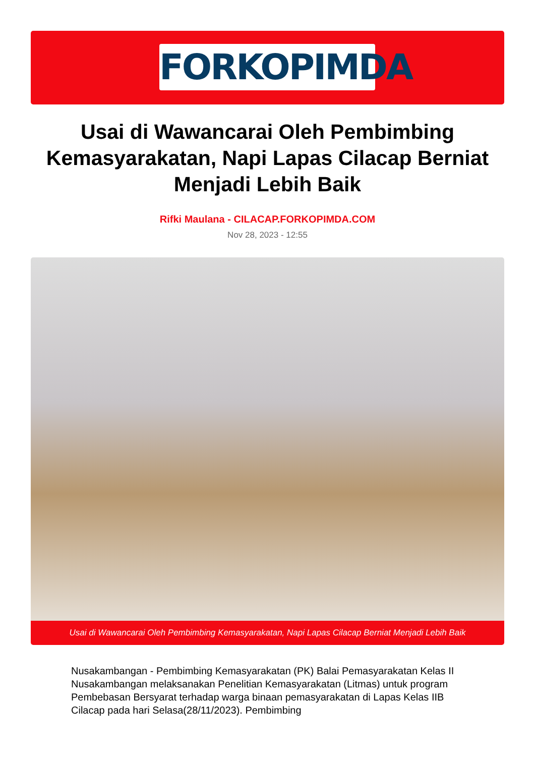FORKOPIMDA
Usai di Wawancarai Oleh Pembimbing Kemasyarakatan, Napi Lapas Cilacap Berniat Menjadi Lebih Baik
Rifki Maulana - CILACAP.FORKOPIMDA.COM
Nov 28, 2023 - 12:55
Usai di Wawancarai Oleh Pembimbing Kemasyarakatan, Napi Lapas Cilacap Berniat Menjadi Lebih Baik
Nusakambangan - Pembimbing Kemasyarakatan (PK) Balai Pemasyarakatan Kelas II Nusakambangan melaksanakan Penelitian Kemasyarakatan (Litmas) untuk program Pembebasan Bersyarat terhadap warga binaan pemasyarakatan di Lapas Kelas IIB Cilacap pada hari Selasa(28/11/2023). Pembimbing